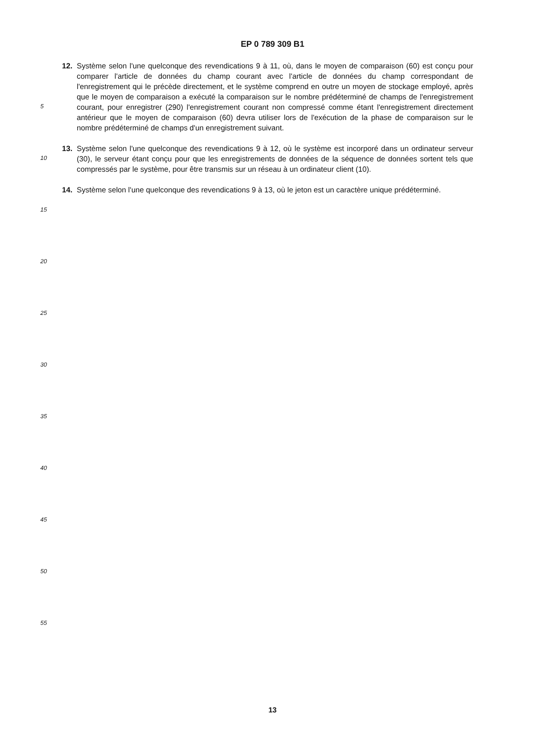EP 0 789 309 B1
12. Système selon l'une quelconque des revendications 9 à 11, où, dans le moyen de comparaison (60) est conçu pour comparer l'article de données du champ courant avec l'article de données du champ correspondant de l'enregistrement qui le précède directement, et le système comprend en outre un moyen de stockage employé, après que le moyen de comparaison a exécuté la comparaison sur le nombre prédéterminé de champs de l'enregistrement courant, pour enregistrer (290) l'enregistrement courant non compressé comme étant l'enregistrement directement antérieur que le moyen de comparaison (60) devra utiliser lors de l'exécution de la phase de comparaison sur le nombre prédéterminé de champs d'un enregistrement suivant.
13. Système selon l'une quelconque des revendications 9 à 12, où le système est incorporé dans un ordinateur serveur (30), le serveur étant conçu pour que les enregistrements de données de la séquence de données sortent tels que compressés par le système, pour être transmis sur un réseau à un ordinateur client (10).
14. Système selon l'une quelconque des revendications 9 à 13, où le jeton est un caractère unique prédéterminé.
5
10
15
20
25
30
35
40
45
50
55
13